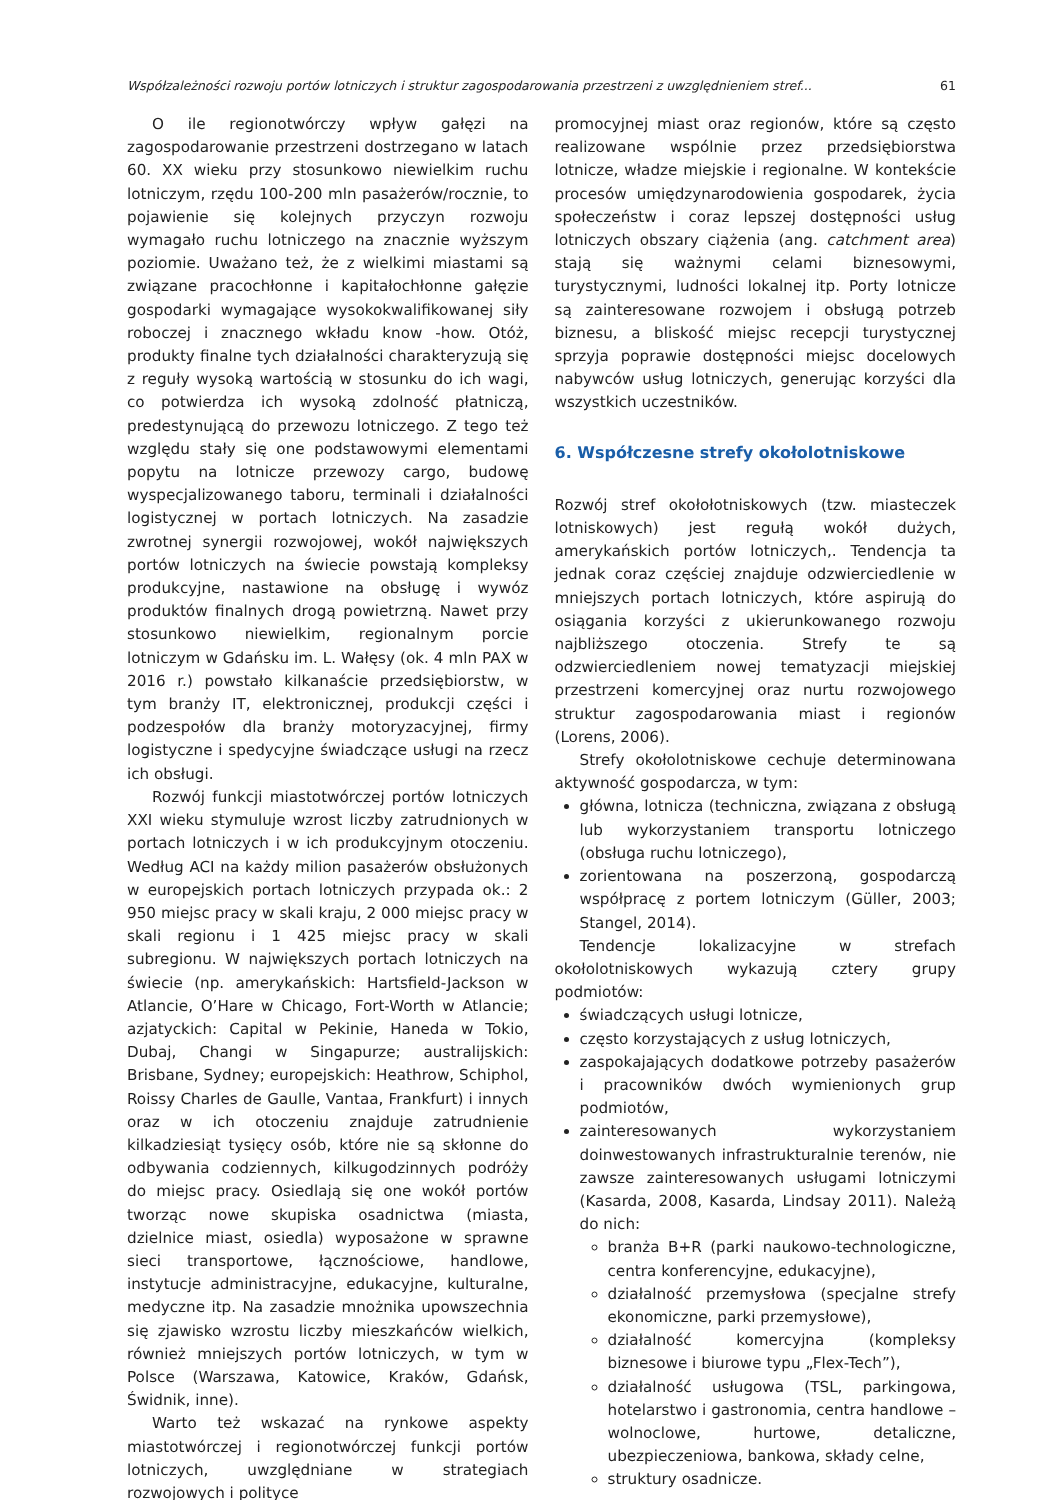Współzależności rozwoju portów lotniczych i struktur zagospodarowania przestrzeni z uwzględnieniem stref... 61
O ile regionotwórczy wpływ gałęzi na zagospodarowanie przestrzeni dostrzegano w latach 60. XX wieku przy stosunkowo niewielkim ruchu lotniczym, rzędu 100-200 mln pasażerów/rocznie, to pojawienie się kolejnych przyczyn rozwoju wymagało ruchu lotniczego na znacznie wyższym poziomie. Uważano też, że z wielkimi miastami są związane pracochłonne i kapitałochłonne gałęzie gospodarki wymagające wysokokwalifikowanej siły roboczej i znacznego wkładu know -how. Otóż, produkty finalne tych działalności charakteryzują się z reguły wysoką wartością w stosunku do ich wagi, co potwierdza ich wysoką zdolność płatniczą, predestynującą do przewozu lotniczego. Z tego też względu stały się one podstawowymi elementami popytu na lotnicze przewozy cargo, budowę wyspecjalizowanego taboru, terminali i działalności logistycznej w portach lotniczych. Na zasadzie zwrotnej synergii rozwojowej, wokół największych portów lotniczych na świecie powstają kompleksy produkcyjne, nastawione na obsługę i wywóz produktów finalnych drogą powietrzną. Nawet przy stosunkowo niewielkim, regionalnym porcie lotniczym w Gdańsku im. L. Wałęsy (ok. 4 mln PAX w 2016 r.) powstało kilkanaście przedsiębiorstw, w tym branży IT, elektronicznej, produkcji części i podzespołów dla branży motoryzacyjnej, firmy logistyczne i spedycyjne świadczące usługi na rzecz ich obsługi.
Rozwój funkcji miastotwórczej portów lotniczych XXI wieku stymuluje wzrost liczby zatrudnionych w portach lotniczych i w ich produkcyjnym otoczeniu. Według ACI na każdy milion pasażerów obsłużonych w europejskich portach lotniczych przypada ok.: 2 950 miejsc pracy w skali kraju, 2 000 miejsc pracy w skali regionu i 1 425 miejsc pracy w skali subregionu. W największych portach lotniczych na świecie (np. amerykańskich: Hartsfield-Jackson w Atlancie, O’Hare w Chicago, Fort-Worth w Atlancie; azjatyckich: Capital w Pekinie, Haneda w Tokio, Dubaj, Changi w Singapurze; australijskich: Brisbane, Sydney; europejskich: Heathrow, Schiphol, Roissy Charles de Gaulle, Vantaa, Frankfurt) i innych oraz w ich otoczeniu znajduje zatrudnienie kilkadziesiąt tysięcy osób, które nie są skłonne do odbywania codziennych, kilkugodzinnych podróży do miejsc pracy. Osiedlają się one wokół portów tworząc nowe skupiska osadnictwa (miasta, dzielnice miast, osiedla) wyposażone w sprawne sieci transportowe, łącznościowe, handlowe, instytucje administracyjne, edukacyjne, kulturalne, medyczne itp. Na zasadzie mnożnika upowszechnia się zjawisko wzrostu liczby mieszkańców wielkich, również mniejszych portów lotniczych, w tym w Polsce (Warszawa, Katowice, Kraków, Gdańsk, Świdnik, inne).
Warto też wskazać na rynkowe aspekty miastotwórczej i regionotwórczej funkcji portów lotniczych, uwzględniane w strategiach rozwojowych i polityce
promocyjnej miast oraz regionów, które są często realizowane wspólnie przez przedsiębiorstwa lotnicze, władze miejskie i regionalne. W kontekście procesów umiędzynarodowienia gospodarek, życia społeczeństw i coraz lepszej dostępności usług lotniczych obszary ciążenia (ang. catchment area) stają się ważnymi celami biznesowymi, turystycznymi, ludności lokalnej itp. Porty lotnicze są zainteresowane rozwojem i obsługą potrzeb biznesu, a bliskość miejsc recepcji turystycznej sprzyja poprawie dostępności miejsc docelowych nabywców usług lotniczych, generując korzyści dla wszystkich uczestników.
6. Współczesne strefy okołolotniskowe
Rozwój stref okołołotniskowych (tzw. miasteczek lotniskowych) jest regułą wokół dużych, amerykańskich portów lotniczych,. Tendencja ta jednak coraz częściej znajduje odzwierciedlenie w mniejszych portach lotniczych, które aspirują do osiągania korzyści z ukierunkowanego rozwoju najbliższego otoczenia. Strefy te są odzwierciedleniem nowej tematyzacji miejskiej przestrzeni komercyjnej oraz nurtu rozwojowego struktur zagospodarowania miast i regionów (Lorens, 2006).
Strefy okołolotniskowe cechuje determinowana aktywność gospodarcza, w tym:
główna, lotnicza (techniczna, związana z obsługą lub wykorzystaniem transportu lotniczego (obsługa ruchu lotniczego),
zorientowana na poszerzoną, gospodarczą współpracę z portem lotniczym (Güller, 2003; Stangel, 2014).
Tendencje lokalizacyjne w strefach okołolotniskowych wykazują cztery grupy podmiotów:
świadczących usługi lotnicze,
często korzystających z usług lotniczych,
zaspokajających dodatkowe potrzeby pasażerów i pracowników dwóch wymienionych grup podmiotów,
zainteresowanych wykorzystaniem doinwestowanych infrastrukturalnie terenów, nie zawsze zainteresowanych usługami lotniczymi (Kasarda, 2008, Kasarda, Lindsay 2011). Należą do nich:
branża B+R (parki naukowo-technologiczne, centra konferencyjne, edukacyjne),
działalność przemysłowa (specjalne strefy ekonomiczne, parki przemysłowe),
działalność komercyjna (kompleksy biznesowe i biurowe typu „Flex-Tech”),
działalność usługowa (TSL, parkingowa, hotelarstwo i gastronomia, centra handlowe – wolnoclowe, hurtowe, detaliczne, ubezpieczeniowa, bankowa, składy celne,
struktury osadnicze.